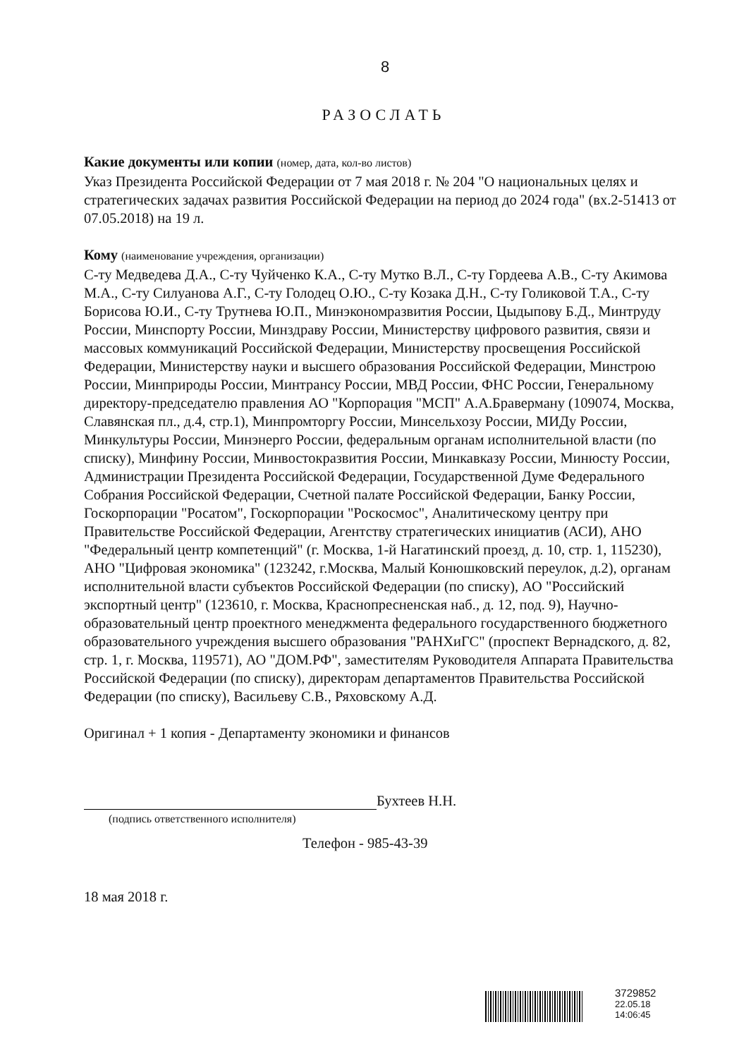8
РАЗОСЛАТЬ
Какие документы или копии (номер, дата, кол-во листов)
Указ Президента Российской Федерации от 7 мая 2018 г. № 204 "О национальных целях и стратегических задачах развития Российской Федерации на период до 2024 года" (вх.2-51413 от 07.05.2018) на 19 л.
Кому (наименование учреждения, организации)
С-ту Медведева Д.А., С-ту Чуйченко К.А., С-ту Мутко В.Л., С-ту Гордеева А.В., С-ту Акимова М.А., С-ту Силуанова А.Г., С-ту Голодец О.Ю., С-ту Козака Д.Н., С-ту Голиковой Т.А., С-ту Борисова Ю.И., С-ту Трутнева Ю.П., Минэкономразвития России, Цыдыпову Б.Д., Минтруду России, Минспорту России, Минздраву России, Министерству цифрового развития, связи и массовых коммуникаций Российской Федерации, Министерству просвещения Российской Федерации, Министерству науки и высшего образования Российской Федерации, Минстрою России, Минприроды России, Минтрансу России, МВД России, ФНС России, Генеральному директору-председателю правления АО "Корпорация "МСП" А.А.Браверману (109074, Москва, Славянская пл., д.4, стр.1), Минпромторгу России, Минсельхозу России, МИДу России, Минкультуры России, Минэнерго России, федеральным органам исполнительной власти (по списку), Минфину России, Минвостокразвития России, Минкавказу России, Минюсту России, Администрации Президента Российской Федерации, Государственной Думе Федерального Собрания Российской Федерации, Счетной палате Российской Федерации, Банку России, Госкорпорации "Росатом", Госкорпорации "Роскосмос", Аналитическому центру при Правительстве Российской Федерации, Агентству стратегических инициатив (АСИ), АНО "Федеральный центр компетенций" (г. Москва, 1-й Нагатинский проезд, д. 10, стр. 1, 115230), АНО "Цифровая экономика" (123242, г.Москва, Малый Конюшковский переулок, д.2), органам исполнительной власти субъектов Российской Федерации (по списку), АО "Российский экспортный центр" (123610, г. Москва, Краснопресненская наб., д. 12, под. 9), Научно-образовательный центр проектного менеджмента федерального государственного бюджетного образовательного учреждения высшего образования "РАНХиГС" (проспект Вернадского, д. 82, стр. 1, г. Москва, 119571), АО "ДОМ.РФ", заместителям Руководителя Аппарата Правительства Российской Федерации (по списку), директорам департаментов Правительства Российской Федерации (по списку), Васильеву С.В., Ряховскому А.Д.
Оригинал + 1 копия - Департаменту экономики и финансов
Бухтеев Н.Н.
(подпись ответственного исполнителя)
Телефон - 985-43-39
18 мая 2018 г.
3729852
22.05.18
14:06:45